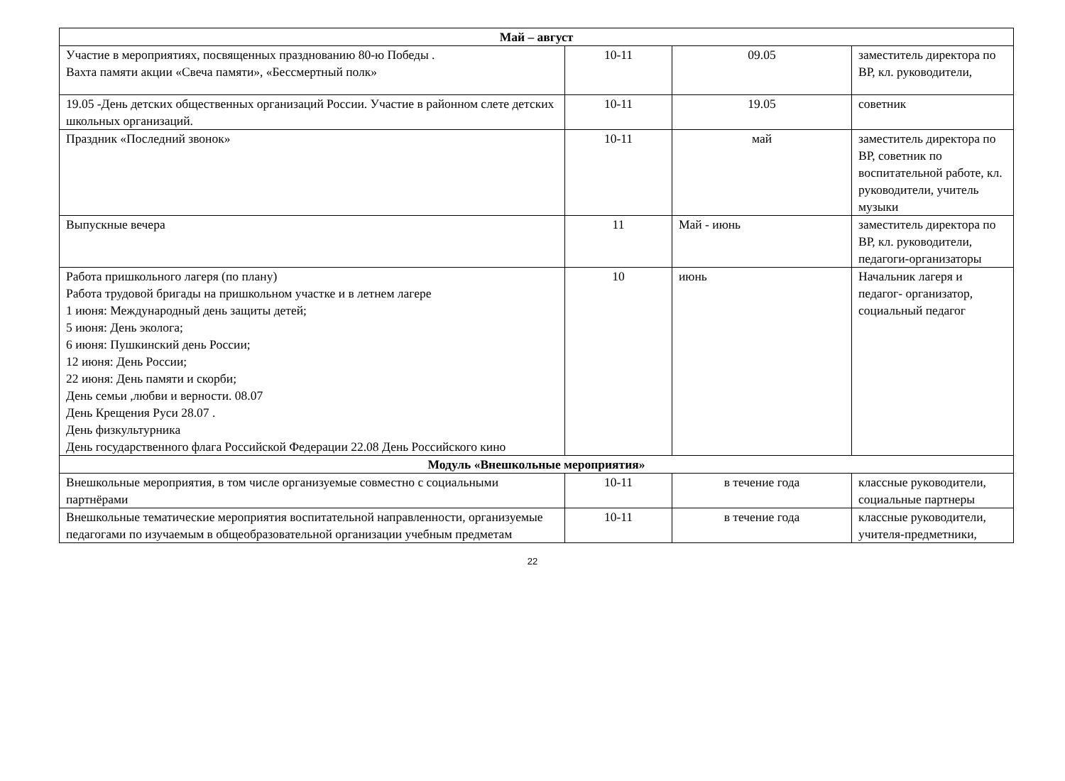| Май – август | | | |
| --- | --- | --- | --- |
| Участие в мероприятиях, посвященных празднованию 80-ю Победы . Вахта памяти акции «Свеча памяти», «Бессмертный полк» | 10-11 | 09.05 | заместитель директора по ВР, кл. руководители, |
| 19.05 -День детских общественных организаций России. Участие в районном слете детских школьных организаций. | 10-11 | 19.05 | советник |
| Праздник «Последний звонок» | 10-11 | май | заместитель директора по ВР, советник по воспитательной работе, кл. руководители, учитель музыки |
| Выпускные вечера | 11 | Май - июнь | заместитель директора по ВР, кл. руководители, педагоги-организаторы |
| Работа пришкольного лагеря (по плану) Работа трудовой бригады на пришкольном участке и в летнем лагере 1 июня: Международный день защиты детей; 5 июня: День эколога; 6 июня: Пушкинский день России; 12 июня: День России; 22 июня: День памяти и скорби; День семьи ,любви и верности. 08.07 День Крещения Руси 28.07 . День физкультурника День государственного флага Российской Федерации 22.08 День Российского кино | 10 | июнь | Начальник лагеря и педагог- организатор, социальный педагог |
| Модуль «Внешкольные мероприятия» | | | |
| Внешкольные мероприятия, в том числе организуемые совместно с социальными партнёрами | 10-11 | в течение года | классные руководители, социальные партнеры |
| Внешкольные тематические мероприятия воспитательной направленности, организуемые педагогами по изучаемым в общеобразовательной организации учебным предметам | 10-11 | в течение года | классные руководители, учителя-предметники, |
22